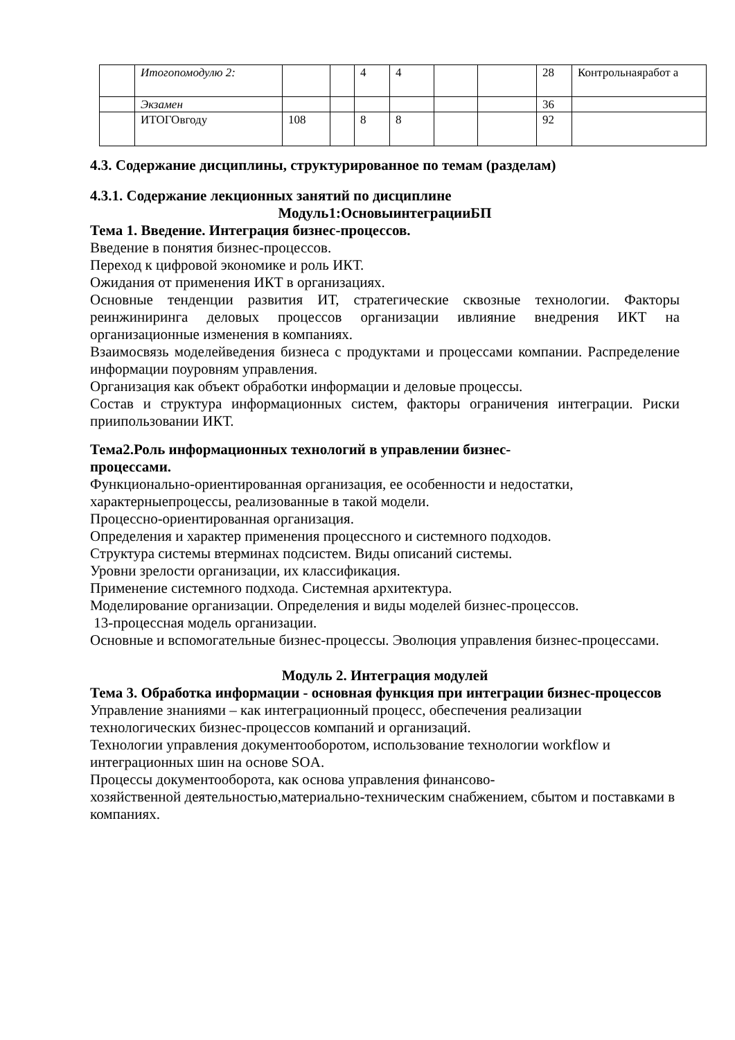| | Итогопомодулю 2: | | | 4 | 4 | | | 28 | Контрольнаяработ а |
| | Экзамен | | | | | | | 36 | |
| | ИТОГОвгоду | 108 | | 8 | 8 | | | 92 | |
4.3. Содержание дисциплины, структурированное по темам (разделам)
4.3.1. Содержание лекционных занятий по дисциплине
Модуль1:ОсновыинтеграцииБП
Тема 1. Введение. Интеграция бизнес-процессов.
Введение в понятия бизнес-процессов.
Переход к цифровой экономике и роль ИКТ.
Ожидания от применения ИКТ в организациях.
Основные тенденции развития ИТ, стратегические сквозные технологии. Факторы реинжиниринга деловых процессов организации ивлияние внедрения ИКТ на организационные изменения в компаниях.
Взаимосвязь моделейведения бизнеса с продуктами и процессами компании. Распределение информации поуровням управления.
Организация как объект обработки информации и деловые процессы.
Состав и структура информационных систем, факторы ограничения интеграции. Риски приипользовании ИКТ.
Тема2.Роль информационных технологий в управлении бизнес-
процессами.
Функционально-ориентированная организация, ее особенности и недостатки, характерныепроцессы, реализованные в такой модели.
Процессно-ориентированная организация.
Определения и характер применения процессного и системного подходов.
Структура системы втерминах подсистем. Виды описаний системы.
Уровни зрелости организации, их классификация.
Применение системного подхода. Системная архитектура.
Моделирование организации. Определения и виды моделей бизнес-процессов.
13-процессная модель организации.
Основные и вспомогательные бизнес-процессы. Эволюция управления бизнес-процессами.
Модуль 2. Интеграция модулей
Тема 3. Обработка информации - основная функция при интеграции бизнес-процессов
Управление знаниями – как интеграционный процесс, обеспечения реализации технологических бизнес-процессов компаний и организаций.
Технологии управления документооборотом, использование технологии workflow и интеграционных шин на основе SOA.
Процессы документооборота, как основа управления финансово-
хозяйственной деятельностью,материально-техническим снабжением, сбытом и поставками в компаниях.